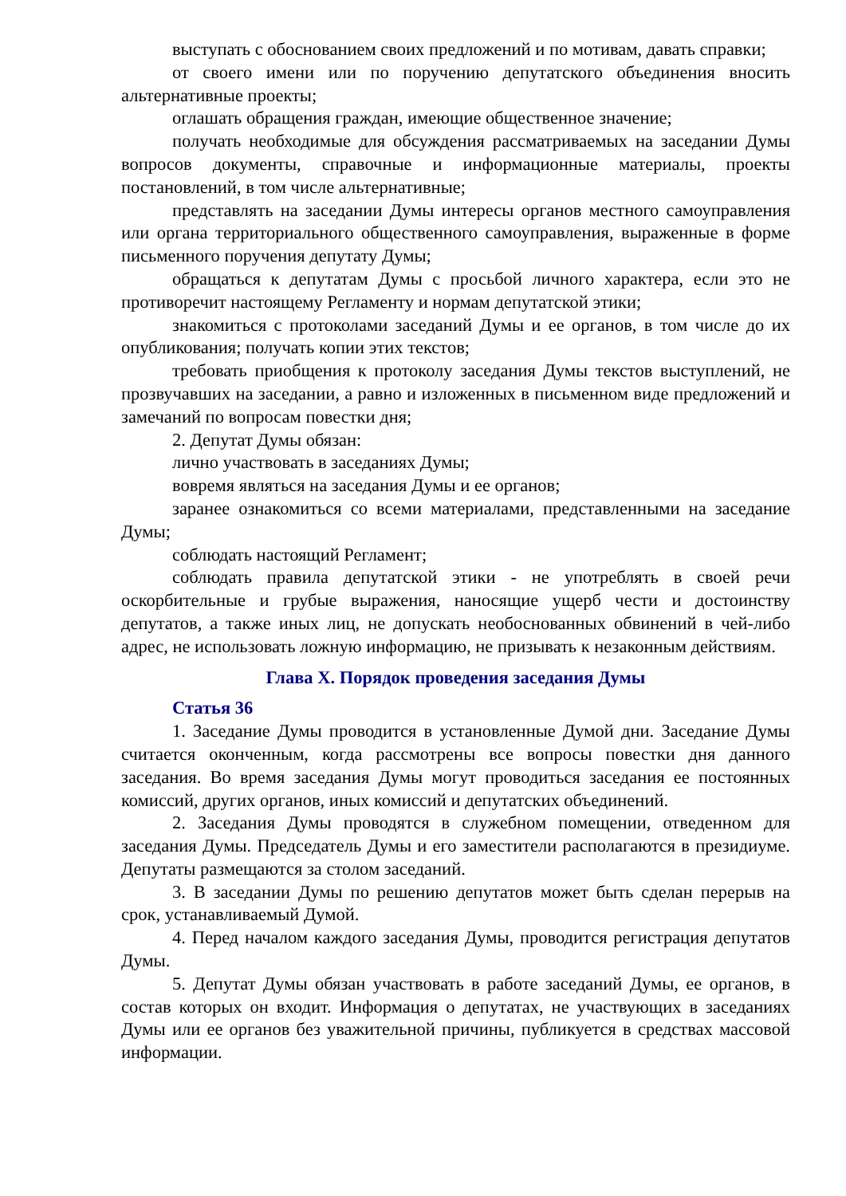выступать с обоснованием своих предложений и по мотивам, давать справки;
от своего имени или по поручению депутатского объединения вносить альтернативные проекты;
оглашать обращения граждан, имеющие общественное значение;
получать необходимые для обсуждения рассматриваемых на заседании Думы вопросов документы, справочные и информационные материалы, проекты постановлений, в том числе альтернативные;
представлять на заседании Думы интересы органов местного самоуправления или органа территориального общественного самоуправления, выраженные в форме письменного поручения депутату Думы;
обращаться к депутатам Думы с просьбой личного характера, если это не противоречит настоящему Регламенту и нормам депутатской этики;
знакомиться с протоколами заседаний Думы и ее органов, в том числе до их опубликования; получать копии этих текстов;
требовать приобщения к протоколу заседания Думы текстов выступлений, не прозвучавших на заседании, а равно и изложенных в письменном виде предложений и замечаний по вопросам повестки дня;
2. Депутат Думы обязан:
лично участвовать в заседаниях Думы;
вовремя являться на заседания Думы и ее органов;
заранее ознакомиться со всеми материалами, представленными на заседание Думы;
соблюдать настоящий Регламент;
соблюдать правила депутатской этики - не употреблять в своей речи оскорбительные и грубые выражения, наносящие ущерб чести и достоинству депутатов, а также иных лиц, не допускать необоснованных обвинений в чей-либо адрес, не использовать ложную информацию, не призывать к незаконным действиям.
Глава X. Порядок проведения заседания Думы
Статья 36
1. Заседание Думы проводится в установленные Думой дни. Заседание Думы считается оконченным, когда рассмотрены все вопросы повестки дня данного заседания. Во время заседания Думы могут проводиться заседания ее постоянных комиссий, других органов, иных комиссий и депутатских объединений.
2. Заседания Думы проводятся в служебном помещении, отведенном для заседания Думы. Председатель Думы и его заместители располагаются в президиуме. Депутаты размещаются за столом заседаний.
3. В заседании Думы по решению депутатов может быть сделан перерыв на срок, устанавливаемый Думой.
4. Перед началом каждого заседания Думы, проводится регистрация депутатов Думы.
5. Депутат Думы обязан участвовать в работе заседаний Думы, ее органов, в состав которых он входит. Информация о депутатах, не участвующих в заседаниях Думы или ее органов без уважительной причины, публикуется в средствах массовой информации.